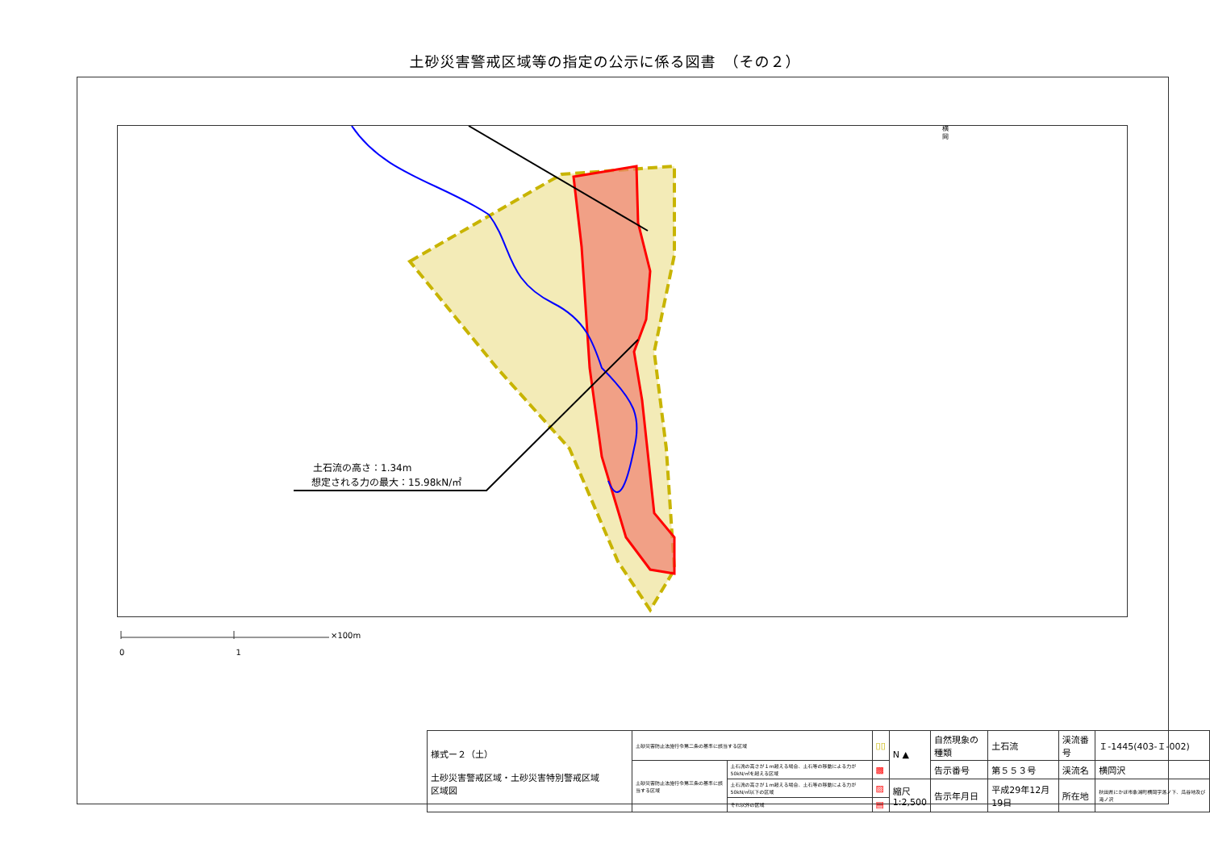土砂災害警戒区域等の指定の公示に係る図書　（その２）
横
岡
土石流の高さ：1.34m
想定される力の最大：15.98kN/㎡
×100m
0 1
| 様式ー２（土） 土砂災害警戒区域・土砂災害特別警戒区域 区域図 | 土砂災害防止法施行令第二条の基準に該当する区域 | | ▯▯ | N ▲ | 自然現象の種類 | 土石流 | 渓流番号 | Ｉ-1445(403-Ｉ-002) |
| | 土砂災害防止法施行令第三条の基準に該当する区域 | 土石流の高さが１ｍ超える場合、土石等の移動による力が50kN/㎡を超える区域 | ▩ | | 告示番号 | 第５５３号 | 渓流名 | 横岡沢 |
| | | 土石流の高さが１ｍ超える場合、土石等の移動による力が50kN/㎡以下の区域 | ▨ | 縮尺 1:2,500 | 告示年月日 | 平成29年12月19日 | 所在地 | 秋田県にかほ市象潟町横岡字落ノ下、瓜谷地及び滝ノ沢 |
| | | それ以外の区域 | ▤ | | | | | |